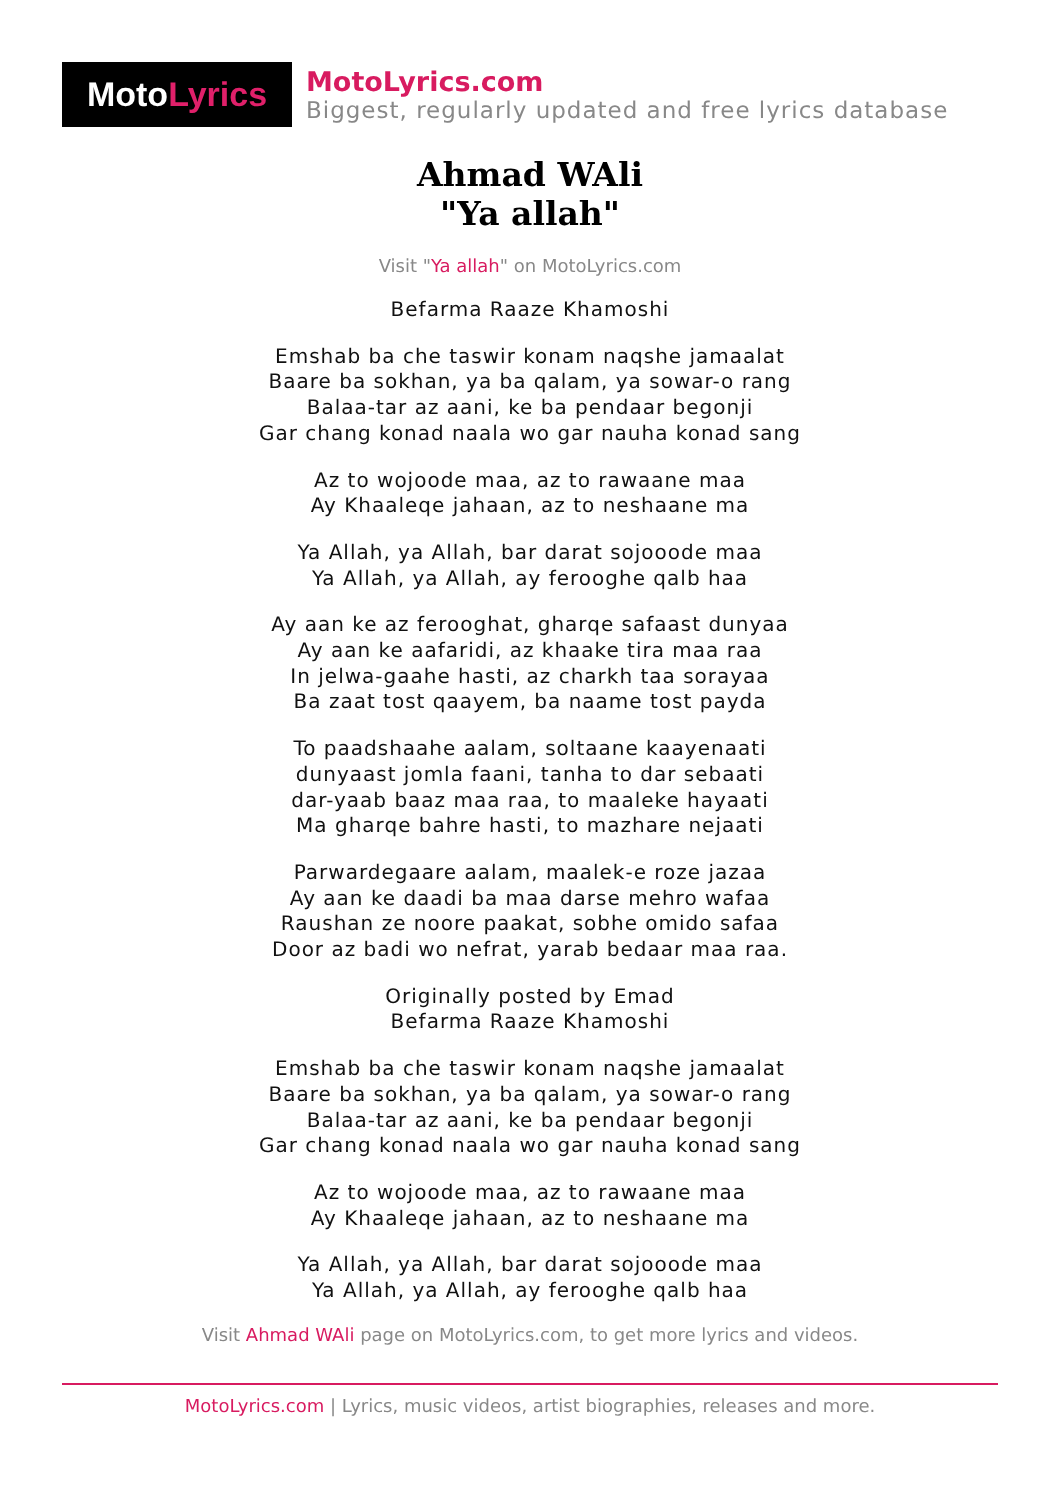Moto Lyrics
MotoLyrics.com
Biggest, regularly updated and free lyrics database
Ahmad WAli
"Ya allah"
Visit "Ya allah" on MotoLyrics.com
Befarma Raaze Khamoshi
Emshab ba che taswir konam naqshe jamaalat
Baare ba sokhan, ya ba qalam, ya sowar-o rang
Balaa-tar az aani, ke ba pendaar begonji
Gar chang konad naala wo gar nauha konad sang
Az to wojoode maa, az to rawaane maa
Ay Khaaleqe jahaan, az to neshaane ma
Ya Allah, ya Allah, bar darat sojooode maa
Ya Allah, ya Allah, ay ferooghe qalb haa
Ay aan ke az ferooghat, gharqe safaast dunyaa
Ay aan ke aafaridi, az khaake tira maa raa
In jelwa-gaahe hasti, az charkh taa sorayaa
Ba zaat tost qaayem, ba naame tost payda
To paadshaahe aalam, soltaane kaayenaati
dunyaast jomla faani, tanha to dar sebaati
dar-yaab baaz maa raa, to maaleke hayaati
Ma gharqe bahre hasti, to mazhare nejaati
Parwardegaare aalam, maalek-e roze jazaa
Ay aan ke daadi ba maa darse mehro wafaa
Raushan ze noore paakat, sobhe omido safaa
Door az badi wo nefrat, yarab bedaar maa raa.
Originally posted by Emad
Befarma Raaze Khamoshi
Emshab ba che taswir konam naqshe jamaalat
Baare ba sokhan, ya ba qalam, ya sowar-o rang
Balaa-tar az aani, ke ba pendaar begonji
Gar chang konad naala wo gar nauha konad sang
Az to wojoode maa, az to rawaane maa
Ay Khaaleqe jahaan, az to neshaane ma
Ya Allah, ya Allah, bar darat sojooode maa
Ya Allah, ya Allah, ay ferooghe qalb haa
Visit Ahmad WAli page on MotoLyrics.com, to get more lyrics and videos.
MotoLyrics.com | Lyrics, music videos, artist biographies, releases and more.